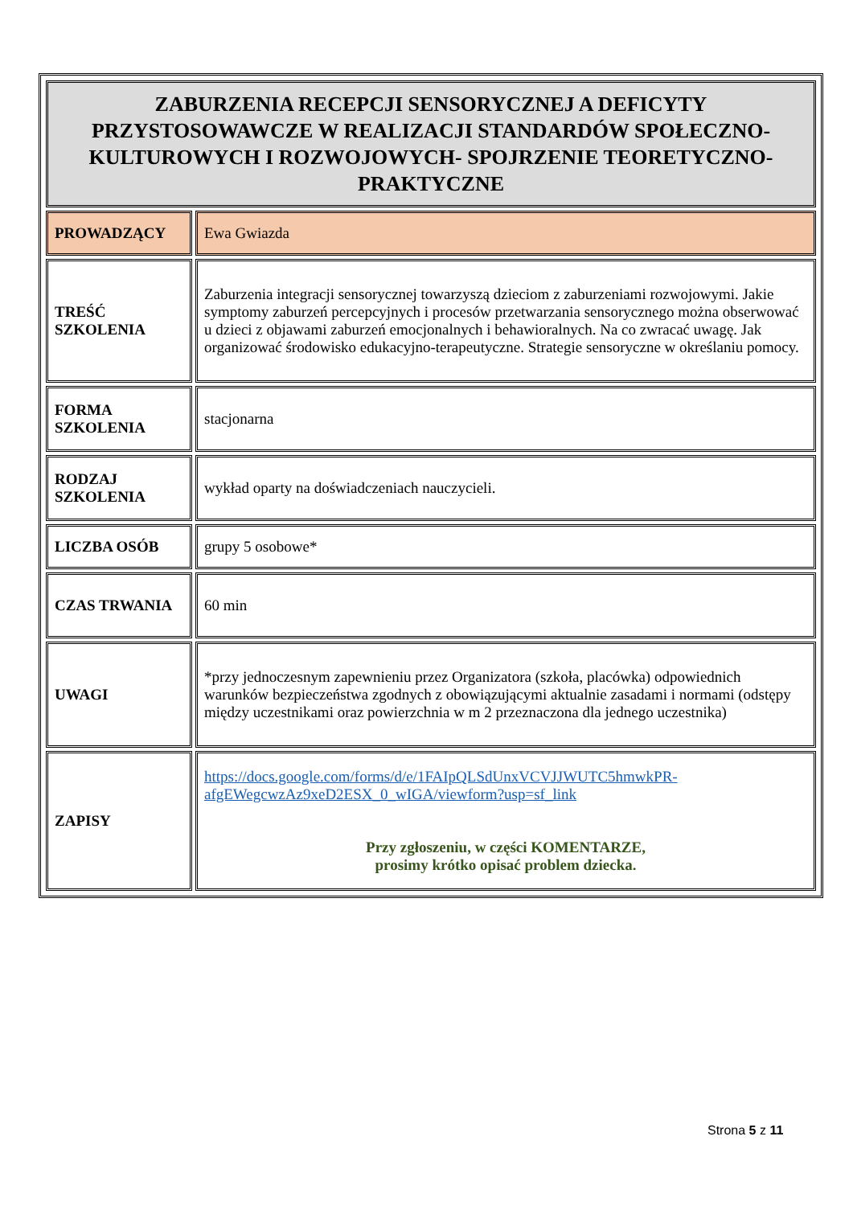| ZABURZENIA RECEPCJI SENSORYCZNEJ A DEFICYTY PRZYSTOSOWAWCZE W REALIZACJI STANDARDÓW SPOŁECZNO-KULTUROWYCH I ROZWOJOWYCH- SPOJRZENIE TEORETYCZNO-PRAKTYCZNE | |
| PROWADZĄCY | Ewa Gwiazda |
| TREŚĆ SZKOLENIA | Zaburzenia integracji sensorycznej towarzyszą dzieciom z zaburzeniami rozwojowymi. Jakie symptomy zaburzeń percepcyjnych i procesów przetwarzania sensorycznego można obserwować u dzieci z objawami zaburzeń emocjonalnych i behawioralnych. Na co zwracać uwagę. Jak organizować środowisko edukacyjno-terapeutyczne. Strategie sensoryczne w określaniu pomocy. |
| FORMA SZKOLENIA | stacjonarna |
| RODZAJ SZKOLENIA | wykład oparty na doświadczeniach nauczycieli. |
| LICZBA OSÓB | grupy 5 osobowe* |
| CZAS TRWANIA | 60 min |
| UWAGI | *przy jednoczesnym zapewnieniu przez Organizatora (szkoła, placówka) odpowiednich warunków bezpieczeństwa zgodnych z obowiązującymi aktualnie zasadami i normami (odstępy między uczestnikami oraz powierzchnia w m 2 przeznaczona dla jednego uczestnika) |
| ZAPISY | https://docs.google.com/forms/d/e/1FAIpQLSdUnxVCVJJWUTC5hmwkPR-afgEWegcwzAz9xeD2ESX_0_wIGA/viewform?usp=sf_link Przy zgłoszeniu, w części KOMENTARZE, prosimy krótko opisać problem dziecka. |
Strona 5 z 11